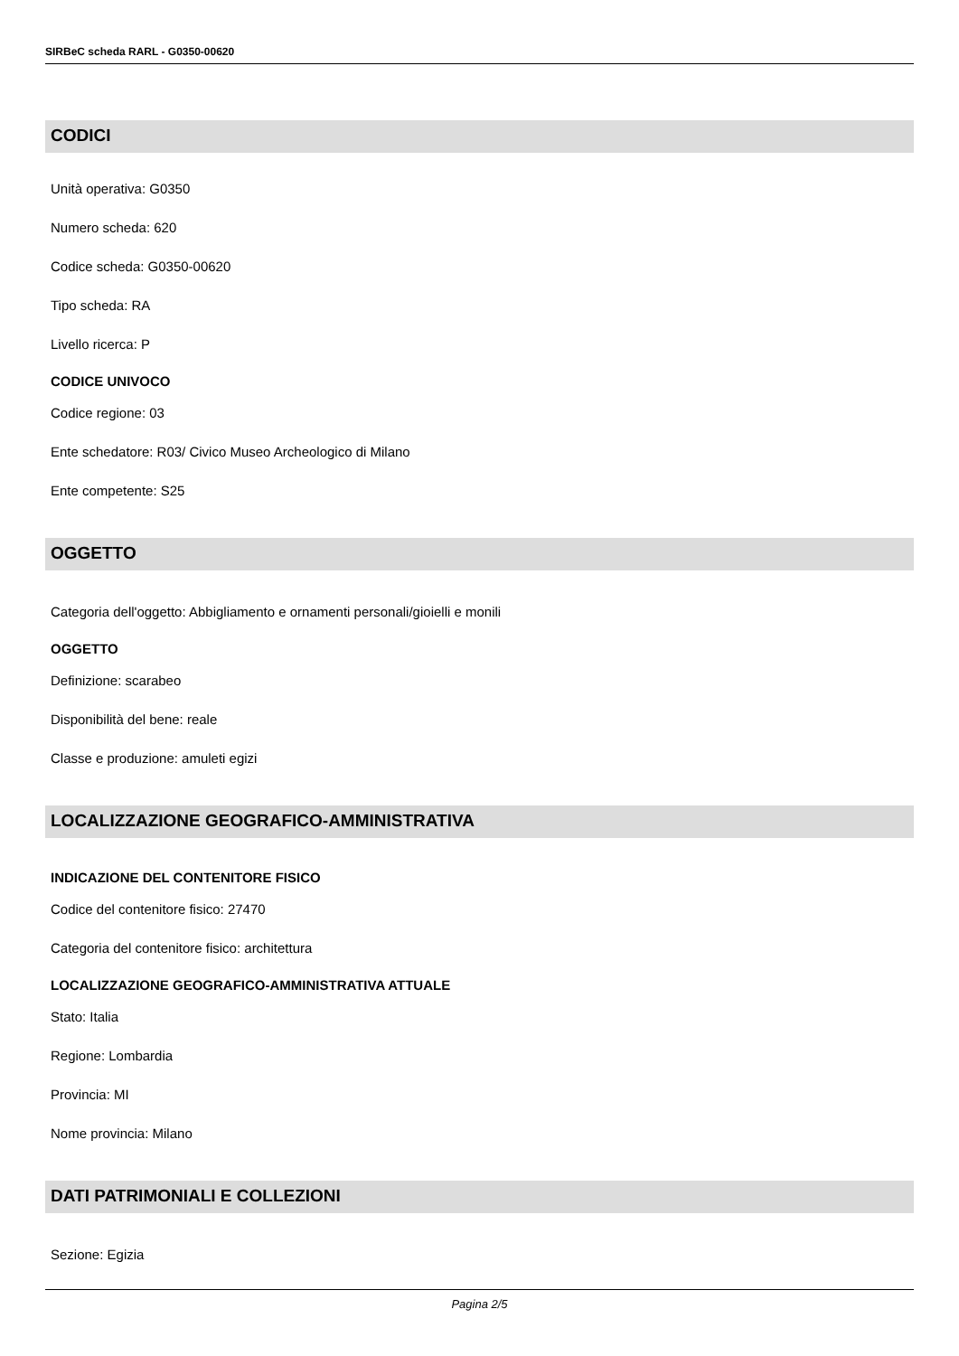SIRBeC scheda RARL - G0350-00620
CODICI
Unità operativa: G0350
Numero scheda: 620
Codice scheda: G0350-00620
Tipo scheda: RA
Livello ricerca: P
CODICE UNIVOCO
Codice regione: 03
Ente schedatore: R03/ Civico Museo Archeologico di Milano
Ente competente: S25
OGGETTO
Categoria dell'oggetto: Abbigliamento e ornamenti personali/gioielli e monili
OGGETTO
Definizione: scarabeo
Disponibilità del bene: reale
Classe e produzione: amuleti egizi
LOCALIZZAZIONE GEOGRAFICO-AMMINISTRATIVA
INDICAZIONE DEL CONTENITORE FISICO
Codice del contenitore fisico: 27470
Categoria del contenitore fisico: architettura
LOCALIZZAZIONE GEOGRAFICO-AMMINISTRATIVA ATTUALE
Stato: Italia
Regione: Lombardia
Provincia: MI
Nome provincia: Milano
DATI PATRIMONIALI E COLLEZIONI
Sezione: Egizia
Pagina 2/5